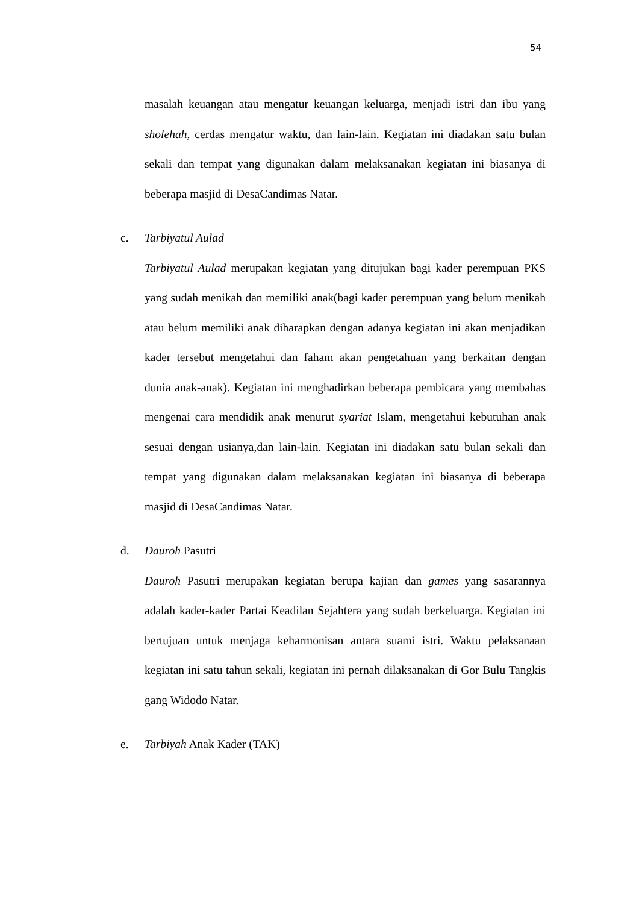54
masalah keuangan atau mengatur keuangan keluarga, menjadi istri dan ibu yang sholehah, cerdas mengatur waktu, dan lain-lain. Kegiatan ini diadakan satu bulan sekali dan tempat yang digunakan dalam melaksanakan kegiatan ini biasanya di beberapa masjid di DesaCandimas Natar.
c. Tarbiyatul Aulad
Tarbiyatul Aulad merupakan kegiatan yang ditujukan bagi kader perempuan PKS yang sudah menikah dan memiliki anak(bagi kader perempuan yang belum menikah atau belum memiliki anak diharapkan dengan adanya kegiatan ini akan menjadikan kader tersebut mengetahui dan faham akan pengetahuan yang berkaitan dengan dunia anak-anak). Kegiatan ini menghadirkan beberapa pembicara yang membahas mengenai cara mendidik anak menurut syariat Islam, mengetahui kebutuhan anak sesuai dengan usianya,dan lain-lain. Kegiatan ini diadakan satu bulan sekali dan tempat yang digunakan dalam melaksanakan kegiatan ini biasanya di beberapa masjid di DesaCandimas Natar.
d. Dauroh Pasutri
Dauroh Pasutri merupakan kegiatan berupa kajian dan games yang sasarannya adalah kader-kader Partai Keadilan Sejahtera yang sudah berkeluarga. Kegiatan ini bertujuan untuk menjaga keharmonisan antara suami istri. Waktu pelaksanaan kegiatan ini satu tahun sekali, kegiatan ini pernah dilaksanakan di Gor Bulu Tangkis gang Widodo Natar.
e. Tarbiyah Anak Kader (TAK)